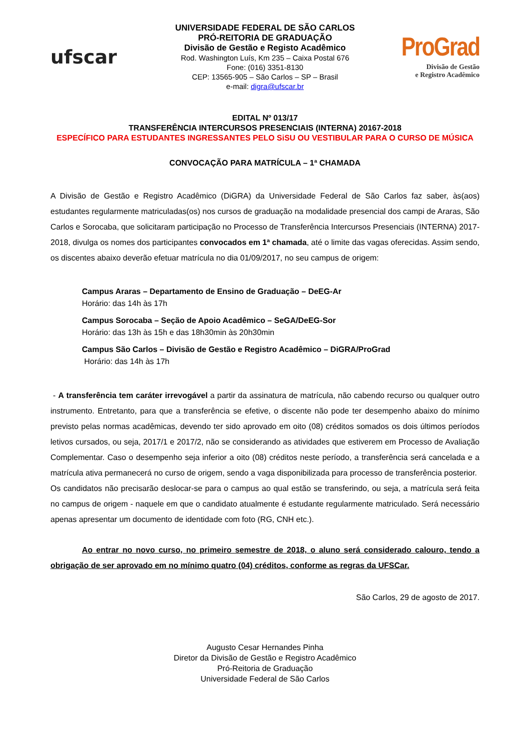ufscar
UNIVERSIDADE FEDERAL DE SÃO CARLOS
PRÓ-REITORIA DE GRADUAÇÃO
Divisão de Gestão e Registo Acadêmico
Rod. Washington Luís, Km 235 – Caixa Postal 676
Fone: (016) 3351-8130
CEP: 13565-905 – São Carlos – SP – Brasil
e-mail: digra@ufscar.br
ProGrad
Divisão de Gestão
e Registro Acadêmico
EDITAL Nº 013/17
TRANSFERÊNCIA INTERCURSOS PRESENCIAIS (INTERNA) 20167-2018
ESPECÍFICO PARA ESTUDANTES INGRESSANTES PELO SiSU OU VESTIBULAR PARA O CURSO DE MÚSICA
CONVOCAÇÃO PARA MATRÍCULA – 1ª CHAMADA
A Divisão de Gestão e Registro Acadêmico (DiGRA) da Universidade Federal de São Carlos faz saber, às(aos) estudantes regularmente matriculadas(os) nos cursos de graduação na modalidade presencial dos campi de Araras, São Carlos e Sorocaba, que solicitaram participação no Processo de Transferência Intercursos Presenciais (INTERNA) 2017-2018, divulga os nomes dos participantes convocados em 1ª chamada, até o limite das vagas oferecidas. Assim sendo, os discentes abaixo deverão efetuar matrícula no dia 01/09/2017, no seu campus de origem:
Campus Araras – Departamento de Ensino de Graduação – DeEG-Ar
Horário: das 14h às 17h
Campus Sorocaba – Seção de Apoio Acadêmico – SeGA/DeEG-Sor
Horário: das 13h às 15h e das 18h30min às 20h30min
Campus São Carlos – Divisão de Gestão e Registro Acadêmico – DiGRA/ProGrad
Horário: das 14h às 17h
- A transferência tem caráter irrevogável a partir da assinatura de matrícula, não cabendo recurso ou qualquer outro instrumento. Entretanto, para que a transferência se efetive, o discente não pode ter desempenho abaixo do mínimo previsto pelas normas acadêmicas, devendo ter sido aprovado em oito (08) créditos somados os dois últimos períodos letivos cursados, ou seja, 2017/1 e 2017/2, não se considerando as atividades que estiverem em Processo de Avaliação Complementar. Caso o desempenho seja inferior a oito (08) créditos neste período, a transferência será cancelada e a matrícula ativa permanecerá no curso de origem, sendo a vaga disponibilizada para processo de transferência posterior.
Os candidatos não precisarão deslocar-se para o campus ao qual estão se transferindo, ou seja, a matrícula será feita no campus de origem - naquele em que o candidato atualmente é estudante regularmente matriculado. Será necessário apenas apresentar um documento de identidade com foto (RG, CNH etc.).
Ao entrar no novo curso, no primeiro semestre de 2018, o aluno será considerado calouro, tendo a obrigação de ser aprovado em no mínimo quatro (04) créditos, conforme as regras da UFSCar.
São Carlos, 29 de agosto de 2017.
Augusto Cesar Hernandes Pinha
Diretor da Divisão de Gestão e Registro Acadêmico
Pró-Reitoria de Graduação
Universidade Federal de São Carlos